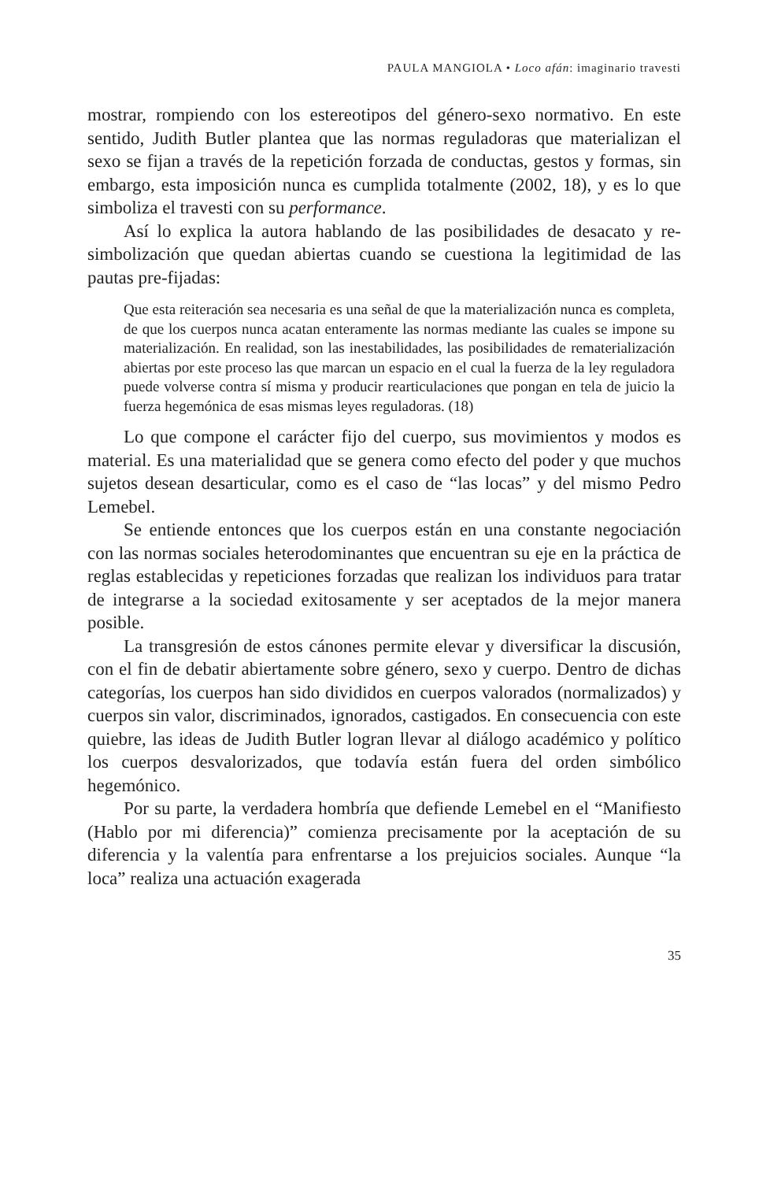PAULA MANGIOLA • Loco afán: imaginario travesti
mostrar, rompiendo con los estereotipos del género-sexo normativo. En este sentido, Judith Butler plantea que las normas reguladoras que materializan el sexo se fijan a través de la repetición forzada de conductas, gestos y formas, sin embargo, esta imposición nunca es cumplida totalmente (2002, 18), y es lo que simboliza el travesti con su performance.
Así lo explica la autora hablando de las posibilidades de desacato y re-simbolización que quedan abiertas cuando se cuestiona la legitimidad de las pautas pre-fijadas:
Que esta reiteración sea necesaria es una señal de que la materialización nunca es completa, de que los cuerpos nunca acatan enteramente las normas mediante las cuales se impone su materialización. En realidad, son las inestabilidades, las posibilidades de rematerialización abiertas por este proceso las que marcan un espacio en el cual la fuerza de la ley reguladora puede volverse contra sí misma y producir rearticulaciones que pongan en tela de juicio la fuerza hegemónica de esas mismas leyes reguladoras. (18)
Lo que compone el carácter fijo del cuerpo, sus movimientos y modos es material. Es una materialidad que se genera como efecto del poder y que muchos sujetos desean desarticular, como es el caso de “las locas” y del mismo Pedro Lemebel.
Se entiende entonces que los cuerpos están en una constante negociación con las normas sociales heterodominantes que encuentran su eje en la práctica de reglas establecidas y repeticiones forzadas que realizan los individuos para tratar de integrarse a la sociedad exitosamente y ser aceptados de la mejor manera posible.
La transgresión de estos cánones permite elevar y diversificar la discusión, con el fin de debatir abiertamente sobre género, sexo y cuerpo. Dentro de dichas categorías, los cuerpos han sido divididos en cuerpos valorados (normalizados) y cuerpos sin valor, discriminados, ignorados, castigados. En consecuencia con este quiebre, las ideas de Judith Butler logran llevar al diálogo académico y político los cuerpos desvalorizados, que todavía están fuera del orden simbólico hegemónico.
Por su parte, la verdadera hombría que defiende Lemebel en el “Manifiesto (Hablo por mi diferencia)” comienza precisamente por la aceptación de su diferencia y la valentía para enfrentarse a los prejuicios sociales. Aunque “la loca” realiza una actuación exagerada
35